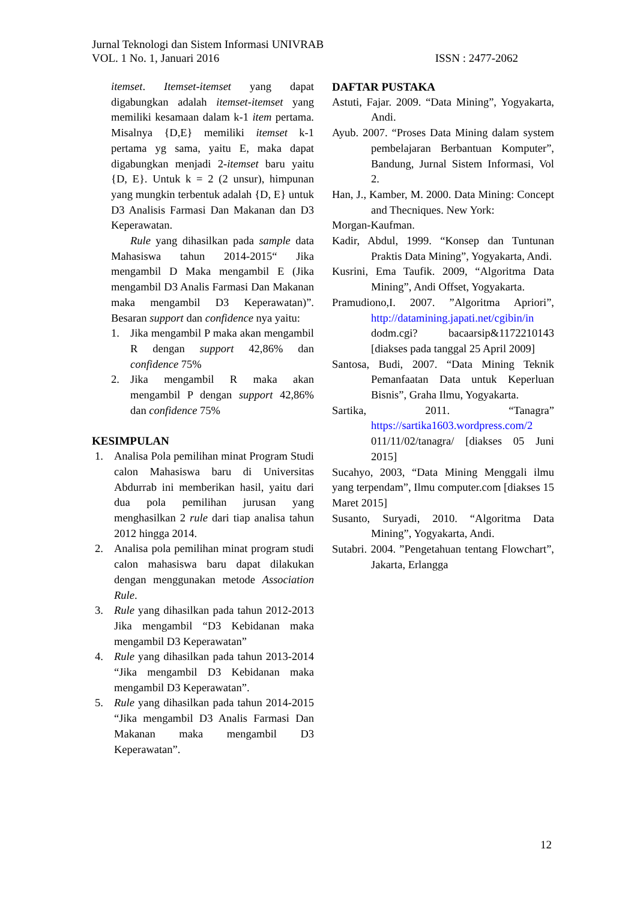Jurnal Teknologi dan Sistem Informasi UNIVRAB
VOL. 1 No. 1, Januari 2016 ISSN : 2477-2062
itemset. Itemset-itemset yang dapat digabungkan adalah itemset-itemset yang memiliki kesamaan dalam k-1 item pertama. Misalnya {D,E} memiliki itemset k-1 pertama yg sama, yaitu E, maka dapat digabungkan menjadi 2-itemset baru yaitu {D, E}. Untuk k = 2 (2 unsur), himpunan yang mungkin terbentuk adalah {D, E} untuk D3 Analisis Farmasi Dan Makanan dan D3 Keperawatan.
Rule yang dihasilkan pada sample data Mahasiswa tahun 2014-2015“ Jika mengambil D Maka mengambil E (Jika mengambil D3 Analis Farmasi Dan Makanan maka mengambil D3 Keperawatan)”. Besaran support dan confidence nya yaitu:
1. Jika mengambil P maka akan mengambil R dengan support 42,86% dan confidence 75%
2. Jika mengambil R maka akan mengambil P dengan support 42,86% dan confidence 75%
KESIMPULAN
1. Analisa Pola pemilihan minat Program Studi calon Mahasiswa baru di Universitas Abdurrab ini memberikan hasil, yaitu dari dua pola pemilihan jurusan yang menghasilkan 2 rule dari tiap analisa tahun 2012 hingga 2014.
2. Analisa pola pemilihan minat program studi calon mahasiswa baru dapat dilakukan dengan menggunakan metode Association Rule.
3. Rule yang dihasilkan pada tahun 2012-2013 Jika mengambil “D3 Kebidanan maka mengambil D3 Keperawatan”
4. Rule yang dihasilkan pada tahun 2013-2014 “Jika mengambil D3 Kebidanan maka mengambil D3 Keperawatan”.
5. Rule yang dihasilkan pada tahun 2014-2015 “Jika mengambil D3 Analis Farmasi Dan Makanan maka mengambil D3 Keperawatan”.
DAFTAR PUSTAKA
Astuti, Fajar. 2009. “Data Mining”, Yogyakarta, Andi.
Ayub. 2007. “Proses Data Mining dalam system pembelajaran Berbantuan Komputer”, Bandung, Jurnal Sistem Informasi, Vol 2.
Han, J., Kamber, M. 2000. Data Mining: Concept and Thecniques. New York:
Morgan-Kaufman.
Kadir, Abdul, 1999. “Konsep dan Tuntunan Praktis Data Mining”, Yogyakarta, Andi.
Kusrini, Ema Taufik. 2009, “Algoritma Data Mining”, Andi Offset, Yogyakarta.
Pramudiono,I. 2007. ”Algoritma Apriori”, http://datamining.japati.net/cgibin/in dodm.cgi? bacaarsip&1172210143 [diakses pada tanggal 25 April 2009]
Santosa, Budi, 2007. “Data Mining Teknik Pemanfaatan Data untuk Keperluan Bisnis”, Graha Ilmu, Yogyakarta.
Sartika, 2011. “Tanagra” https://sartika1603.wordpress.com/2 011/11/02/tanagra/ [diakses 05 Juni 2015]
Sucahyo, 2003, “Data Mining Menggali ilmu yang terpendam”, Ilmu computer.com [diakses 15 Maret 2015]
Susanto, Suryadi, 2010. “Algoritma Data Mining”, Yogyakarta, Andi.
Sutabri. 2004. ”Pengetahuan tentang Flowchart”, Jakarta, Erlangga
12